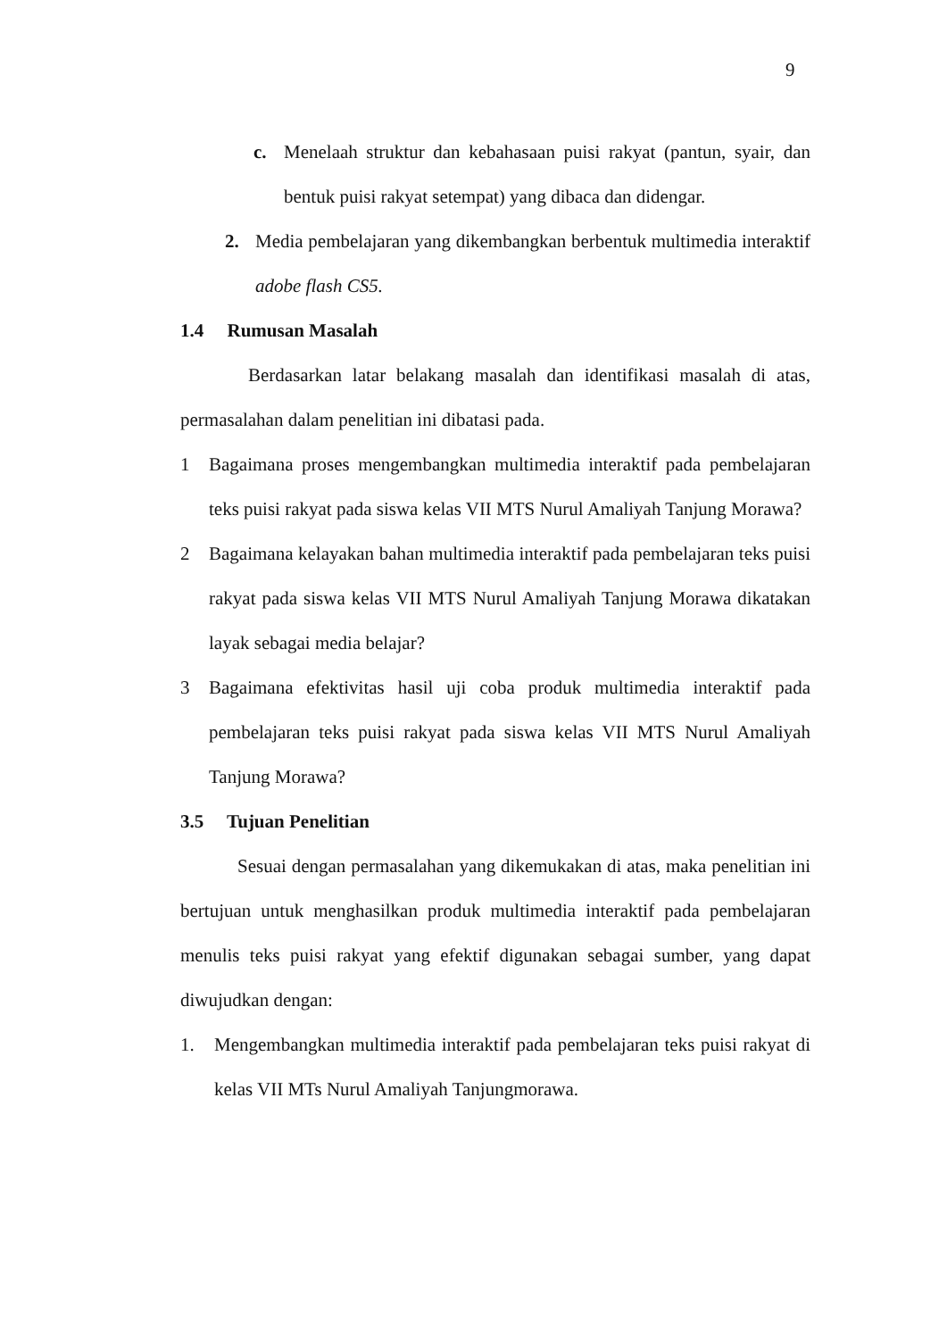9
c. Menelaah struktur dan kebahasaan puisi rakyat (pantun, syair, dan bentuk puisi rakyat setempat) yang dibaca dan didengar.
2. Media pembelajaran yang dikembangkan berbentuk multimedia interaktif adobe flash CS5.
1.4 Rumusan Masalah
Berdasarkan latar belakang masalah dan identifikasi masalah di atas, permasalahan dalam penelitian ini dibatasi pada.
1 Bagaimana proses mengembangkan multimedia interaktif pada pembelajaran teks puisi rakyat pada siswa kelas VII MTS Nurul Amaliyah Tanjung Morawa?
2 Bagaimana kelayakan bahan multimedia interaktif pada pembelajaran teks puisi rakyat pada siswa kelas VII MTS Nurul Amaliyah Tanjung Morawa dikatakan layak sebagai media belajar?
3 Bagaimana efektivitas hasil uji coba produk multimedia interaktif pada pembelajaran teks puisi rakyat pada siswa kelas VII MTS Nurul Amaliyah Tanjung Morawa?
3.5 Tujuan Penelitian
Sesuai dengan permasalahan yang dikemukakan di atas, maka penelitian ini bertujuan untuk menghasilkan produk multimedia interaktif pada pembelajaran menulis teks puisi rakyat yang efektif digunakan sebagai sumber, yang dapat diwujudkan dengan:
1. Mengembangkan multimedia interaktif pada pembelajaran teks puisi rakyat di kelas VII MTs Nurul Amaliyah Tanjungmorawa.